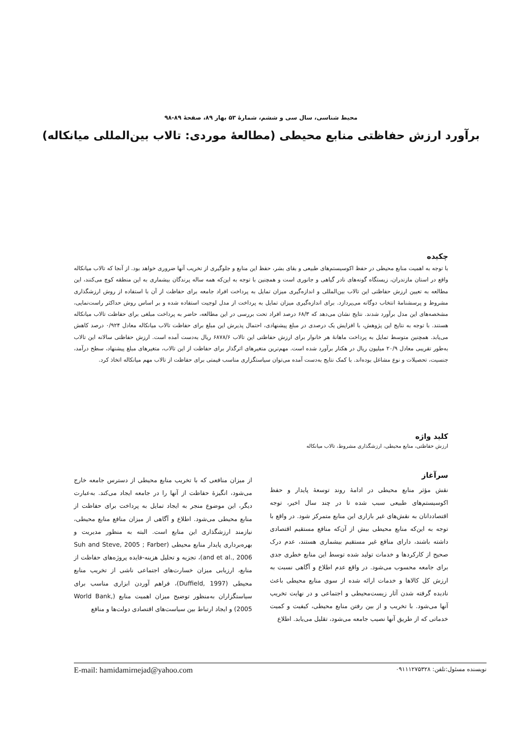محیط شناسی، سال سی و ششم، شمارهٔ ۵۳ بهار ۸۹، صفحهٔ ۸۹-۹۸
برآورد ارزش حفاظتی منابع محیطی (مطالعهٔ موردی: تالاب بین‌المللی میانکاله)
چکیده
با توجه به اهمیت منابع محیطی در حفظ اکوسیستم‌های طبیعی و بقای بشر، حفظ این منابع و جلوگیری از تخریب آنها ضروری خواهد بود. از آنجا که تالاب میانکاله واقع در استان مازندران، زیستگاه گونه‌های نادر گیاهی و جانوری است و همچنین با توجه به این‌که همه ساله پرندگان بیشماری به این منطقه کوچ می‌کنند، این مطالعه به تعیین ارزش حفاظتی این تالاب بین‌المللی و اندازه‌گیری میزان تمایل به پرداخت افراد جامعه برای حفاظت از آن با استفاده از روش ارزشگذاری مشروط و پرسشنامهٔ انتخاب دوگانه می‌پردازد. برای اندازه‌گیری میزان تمایل به پرداخت از مدل لوجیت استفاده شده و بر اساس روش حداکثر راست‌نمایی، مشخصه‌های این مدل برآورد شدند. نتایج نشان می‌دهد که ۶۸/۳ درصد افراد تحت بررسی در این مطالعه، حاضر به پرداخت مبلغی برای حفاظت تالاب میانکاله هستند. با توجه به نتایج این پژوهش، با افزایش یک درصدی در مبلغ پیشنهادی، احتمال پذیرش این مبلغ برای حفاظت تالاب میانکاله معادل ۰/۹۲۴ درصد کاهش می‌یابد. همچنین متوسط تمایل به پرداخت ماهانهٔ هر خانوار برای ارزش حفاظتی این تالاب ۶۸۷۸/۶ ریال به‌دست آمده است. ارزش حفاظتی سالانه این تالاب به‌طور تقریبی معادل ۲۰/۹ میلیون ریال در هکتار برآورد شده است. مهم‌ترین متغیرهای اثرگذار برای حفاظت از این تالاب، متغیرهای مبلغ پیشنهاد، سطح درآمد، جنسیت، تحصیلات و نوع مشاغل بوده‌اند. با کمک نتایج به‌دست آمده می‌توان سیاستگزاری مناسب قیمتی برای حفاظت از تالاب مهم میانکاله اتخاذ کرد.
کلید واژه
ارزش حفاظتی، منابع محیطی، ارزشگذاری مشروط، تالاب میانکاله
سرآغاز
نقش مؤثر منابع محیطی در ادامهٔ روند توسعهٔ پایدار و حفظ اکوسیستم‌های طبیعی سبب شده تا در چند سال اخیر، توجه اقتصاددانان به نقش‌های غیر بازاری این منابع متمرکز شود. در واقع با توجه به این‌که منابع محیطی بیش از آن‌که منافع مستقیم اقتصادی داشته باشند، دارای منافع غیر مستقیم بیشماری هستند، عدم درک صحیح از کارکردها و خدمات تولید شده توسط این منابع خطری جدی برای جامعه محسوب می‌شود. در واقع عدم اطلاع و آگاهی نسبت به ارزش کل کالاها و خدمات ارائه شده از سوی منابع محیطی باعث نادیده گرفته شدن آثار زیست‌محیطی و اجتماعی و در نهایت تخریب آنها می‌شود. با تخریب و از بین رفتن منابع محیطی، کیفیت و کمیت خدماتی که از طریق آنها نصیب جامعه می‌شود، تقلیل می‌یابد. اطلاع
از میزان منافعی که با تخریب منابع محیطی از دسترس جامعه خارج می‌شود، انگیزهٔ حفاظت از آنها را در جامعه ایجاد می‌کند. به‌عبارت دیگر، این موضوع منجر به ایجاد تمایل به پرداخت برای حفاظت از منابع محیطی می‌شود. اطلاع و آگاهی از میزان منافع منابع محیطی، نیازمند ارزشگذاری این منابع است. البته به منظور مدیریت و بهره‌برداری پایدار منابع محیطی (Suh and Steve, 2005 ; Farber and et al., 2006)، تجزیه و تحلیل هزینه-فایده پروژه‌های حفاظت از منابع، ارزیابی میزان خسارت‌های اجتماعی ناشی از تخریب منابع محیطی (Duffield, 1997)، فراهم آوردن ابزاری مناسب برای سیاستگزاران به‌منظور توضیح میزان اهمیت منابع (World Bank, 2005) و ایجاد ارتباط بین سیاست‌های اقتصادی دولت‌ها و منافع
نویسنده مسئول:تلفن: ۰۹۱۱۱۲۷۵۳۲۸ E-mail: hamidamirnejad@yahoo.com